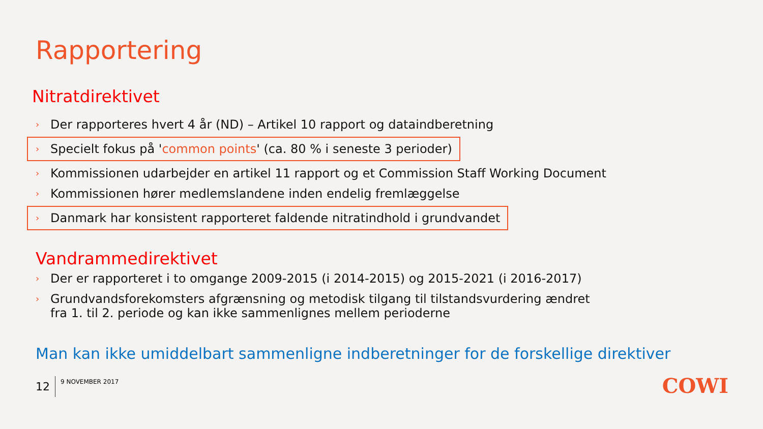Rapportering
Nitratdirektivet
› Der rapporteres hvert 4 år (ND) – Artikel 10 rapport og dataindberetning
› Specielt fokus på 'common points' (ca. 80 % i seneste 3 perioder)
› Kommissionen udarbejder en artikel 11 rapport og et Commission Staff Working Document
› Kommissionen hører medlemslandene inden endelig fremlæggelse
› Danmark har konsistent rapporteret faldende nitratindhold i grundvandet
Vandrammedirektivet
› Der er rapporteret i to omgange 2009-2015 (i 2014-2015) og 2015-2021 (i 2016-2017)
› Grundvandsforekomsters afgrænsning og metodisk tilgang til tilstandsvurdering ændret
fra 1. til 2. periode og kan ikke sammenlignes mellem perioderne
Man kan ikke umiddelbart sammenligne indberetninger for de forskellige direktiver
12
9 NOVEMBER 2017
COWI